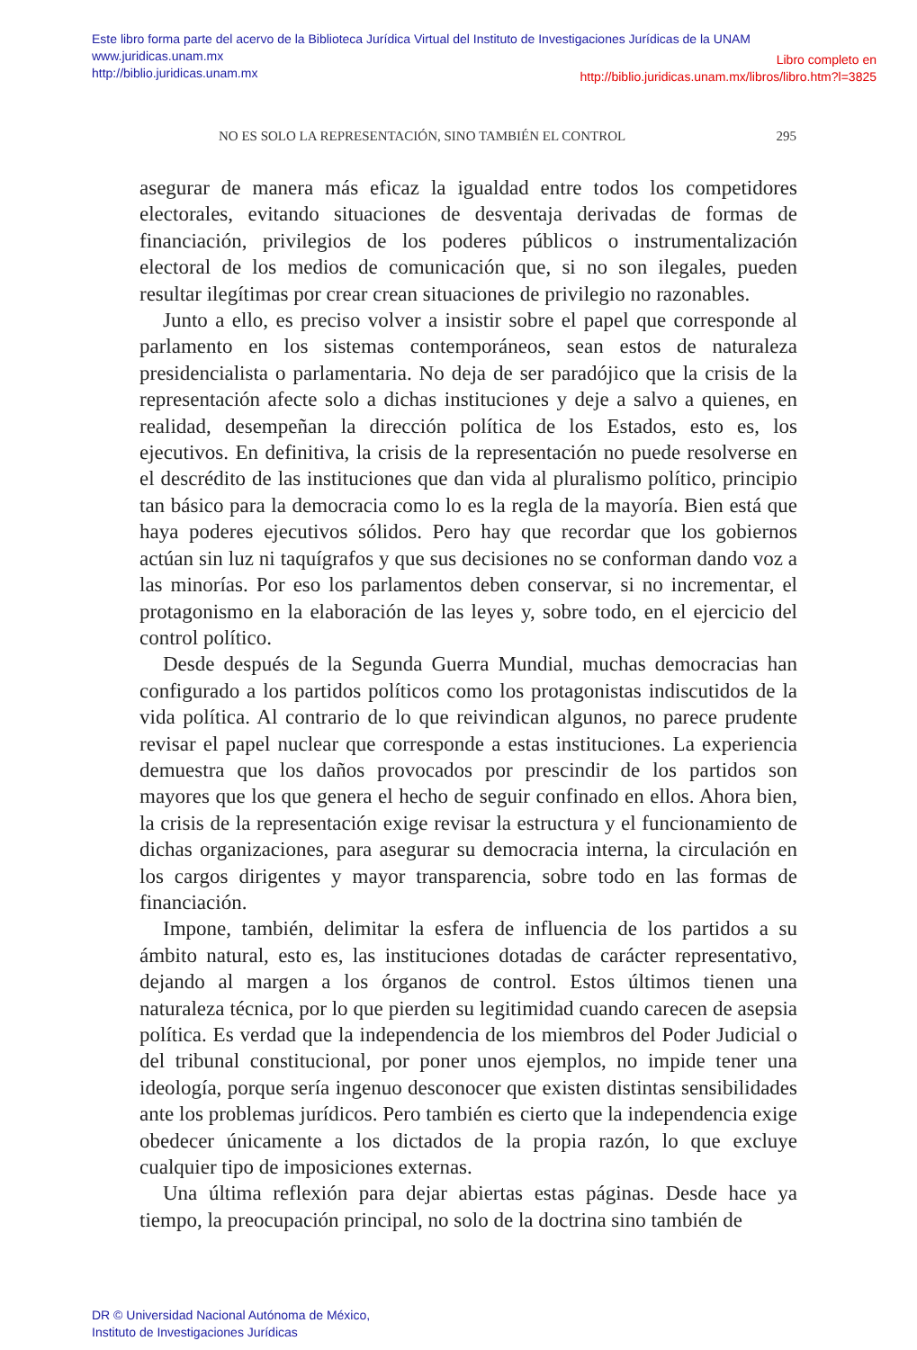Este libro forma parte del acervo de la Biblioteca Jurídica Virtual del Instituto de Investigaciones Jurídicas de la UNAM
Libro completo en
http://biblio.juridicas.unam.mx/libros/libro.htm?l=3825
www.juridicas.unam.mx
http://biblio.juridicas.unam.mx
NO ES SOLO LA REPRESENTACIÓN, SINO TAMBIÉN EL CONTROL 295
asegurar de manera más eficaz la igualdad entre todos los competidores electorales, evitando situaciones de desventaja derivadas de formas de financiación, privilegios de los poderes públicos o instrumentalización electoral de los medios de comunicación que, si no son ilegales, pueden resultar ilegítimas por crear crean situaciones de privilegio no razonables.
Junto a ello, es preciso volver a insistir sobre el papel que corresponde al parlamento en los sistemas contemporáneos, sean estos de naturaleza presidencialista o parlamentaria. No deja de ser paradójico que la crisis de la representación afecte solo a dichas instituciones y deje a salvo a quienes, en realidad, desempeñan la dirección política de los Estados, esto es, los ejecutivos. En definitiva, la crisis de la representación no puede resolverse en el descrédito de las instituciones que dan vida al pluralismo político, principio tan básico para la democracia como lo es la regla de la mayoría. Bien está que haya poderes ejecutivos sólidos. Pero hay que recordar que los gobiernos actúan sin luz ni taquígrafos y que sus decisiones no se conforman dando voz a las minorías. Por eso los parlamentos deben conservar, si no incrementar, el protagonismo en la elaboración de las leyes y, sobre todo, en el ejercicio del control político.
Desde después de la Segunda Guerra Mundial, muchas democracias han configurado a los partidos políticos como los protagonistas indiscutidos de la vida política. Al contrario de lo que reivindican algunos, no parece prudente revisar el papel nuclear que corresponde a estas instituciones. La experiencia demuestra que los daños provocados por prescindir de los partidos son mayores que los que genera el hecho de seguir confinado en ellos. Ahora bien, la crisis de la representación exige revisar la estructura y el funcionamiento de dichas organizaciones, para asegurar su democracia interna, la circulación en los cargos dirigentes y mayor transparencia, sobre todo en las formas de financiación.
Impone, también, delimitar la esfera de influencia de los partidos a su ámbito natural, esto es, las instituciones dotadas de carácter representativo, dejando al margen a los órganos de control. Estos últimos tienen una naturaleza técnica, por lo que pierden su legitimidad cuando carecen de asepsia política. Es verdad que la independencia de los miembros del Poder Judicial o del tribunal constitucional, por poner unos ejemplos, no impide tener una ideología, porque sería ingenuo desconocer que existen distintas sensibilidades ante los problemas jurídicos. Pero también es cierto que la independencia exige obedecer únicamente a los dictados de la propia razón, lo que excluye cualquier tipo de imposiciones externas.
Una última reflexión para dejar abiertas estas páginas. Desde hace ya tiempo, la preocupación principal, no solo de la doctrina sino también de
DR © Universidad Nacional Autónoma de México,
Instituto de Investigaciones Jurídicas